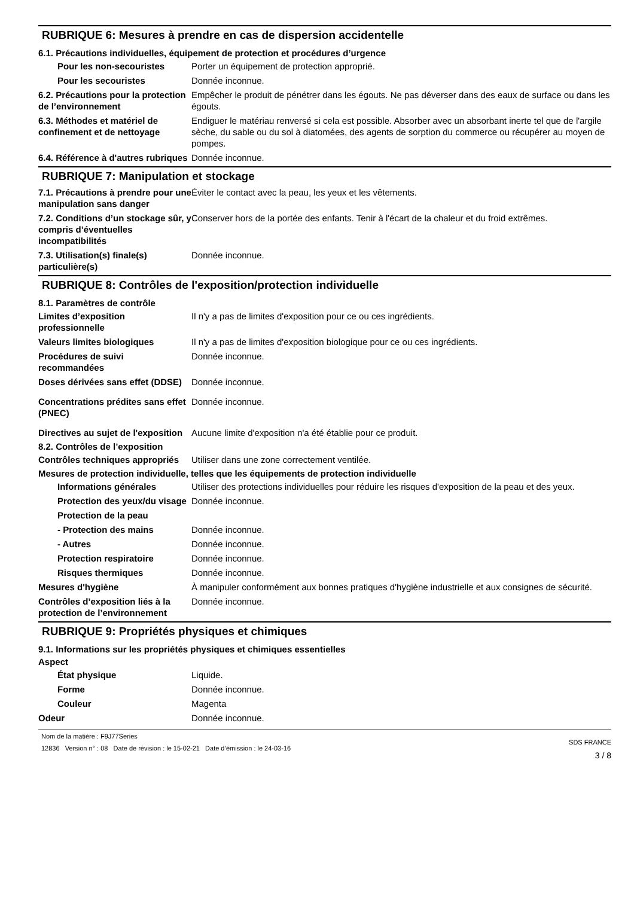RUBRIQUE 6: Mesures à prendre en cas de dispersion accidentelle
6.1. Précautions individuelles, équipement de protection et procédures d’urgence
Pour les non-secouristes Porter un équipement de protection approprié.
Pour les secouristes Donnée inconnue.
6.2. Précautions pour la protection de l’environnement
Empêcher le produit de pénétrer dans les égouts. Ne pas déverser dans des eaux de surface ou dans les égouts.
6.3. Méthodes et matériel de confinement et de nettoyage
Endiguer le matériau renversé si cela est possible. Absorber avec un absorbant inerte tel que de l'argile sèche, du sable ou du sol à diatomées, des agents de sorption du commerce ou récupérer au moyen de pompes.
6.4. Référence à d'autres rubriques
Donnée inconnue.
RUBRIQUE 7: Manipulation et stockage
7.1. Précautions à prendre pour une manipulation sans danger
Éviter le contact avec la peau, les yeux et les vêtements.
7.2. Conditions d’un stockage sûr, y compris d’éventuelles incompatibilités
Conserver hors de la portée des enfants. Tenir à l'écart de la chaleur et du froid extrêmes.
7.3. Utilisation(s) finale(s) particulière(s)
Donnée inconnue.
RUBRIQUE 8: Contrôles de l'exposition/protection individuelle
8.1. Paramètres de contrôle
Limites d’exposition professionnelle
Il n'y a pas de limites d'exposition pour ce ou ces ingrédients.
Valeurs limites biologiques Il n'y a pas de limites d'exposition biologique pour ce ou ces ingrédients.
Procédures de suivi recommandées
Donnée inconnue.
Doses dérivées sans effet (DDSE)
Donnée inconnue.
Concentrations prédites sans effet (PNEC)
Donnée inconnue.
Directives au sujet de l'exposition
Aucune limite d'exposition n'a été établie pour ce produit.
8.2. Contrôles de l’exposition
Contrôles techniques appropriés
Utiliser dans une zone correctement ventilée.
Mesures de protection individuelle, telles que les équipements de protection individuelle
Informations générales Utiliser des protections individuelles pour réduire les risques d'exposition de la peau et des yeux.
Protection des yeux/du visage
Donnée inconnue.
Protection de la peau
- Protection des mains Donnée inconnue.
- Autres Donnée inconnue.
Protection respiratoire Donnée inconnue.
Risques thermiques Donnée inconnue.
Mesures d'hygiène À manipuler conformément aux bonnes pratiques d'hygiène industrielle et aux consignes de sécurité.
Contrôles d’exposition liés à la protection de l’environnement
Donnée inconnue.
RUBRIQUE 9: Propriétés physiques et chimiques
9.1. Informations sur les propriétés physiques et chimiques essentielles
Aspect
État physique Liquide.
Forme Donnée inconnue.
Couleur Magenta
Odeur Donnée inconnue.
Nom de la matière : F9J77Series
12836 Version n° : 08 Date de révision : le 15-02-21 Date d’émission : le 24-03-16
SDS FRANCE
3 / 8